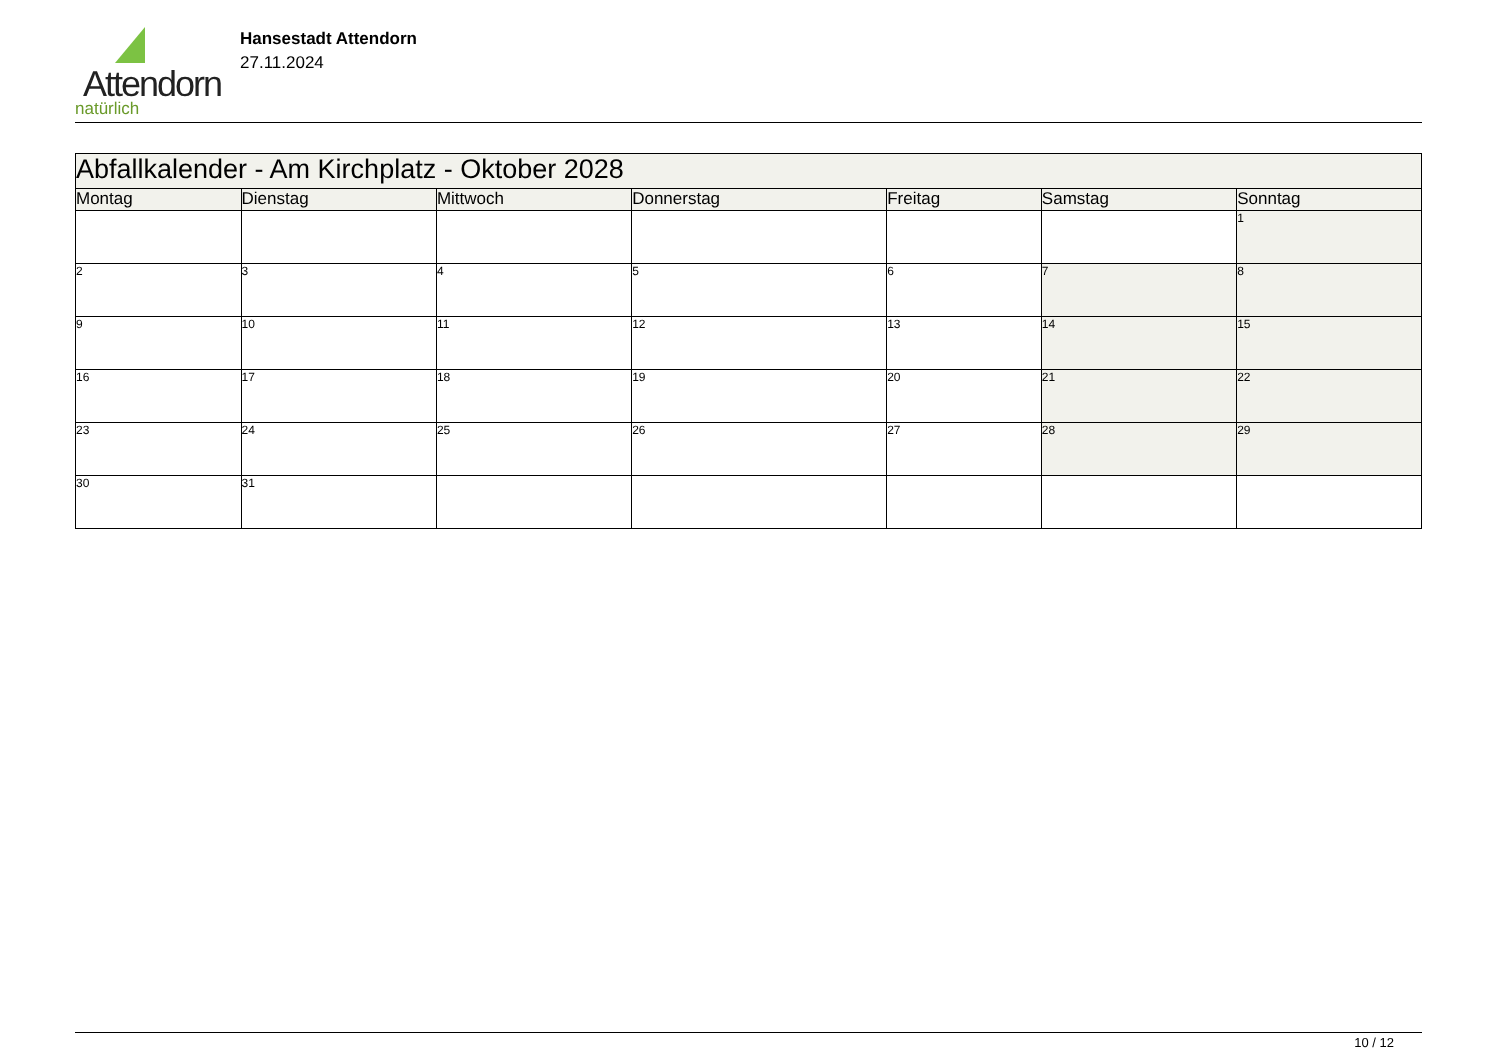Attendorn
natürlich
Hansestadt Attendorn
27.11.2024
| Abfallkalender - Am Kirchplatz - Oktober 2028 | | | | | | |
| --- | --- | --- | --- | --- | --- | --- |
| Montag | Dienstag | Mittwoch | Donnerstag | Freitag | Samstag | Sonntag |
| | | | | | | 1 |
| 2 | 3 | 4 | 5 | 6 | 7 | 8 |
| 9 | 10 | 11 | 12 | 13 | 14 | 15 |
| 16 | 17 | 18 | 19 | 20 | 21 | 22 |
| 23 | 24 | 25 | 26 | 27 | 28 | 29 |
| 30 | 31 | | | | | |
10 / 12